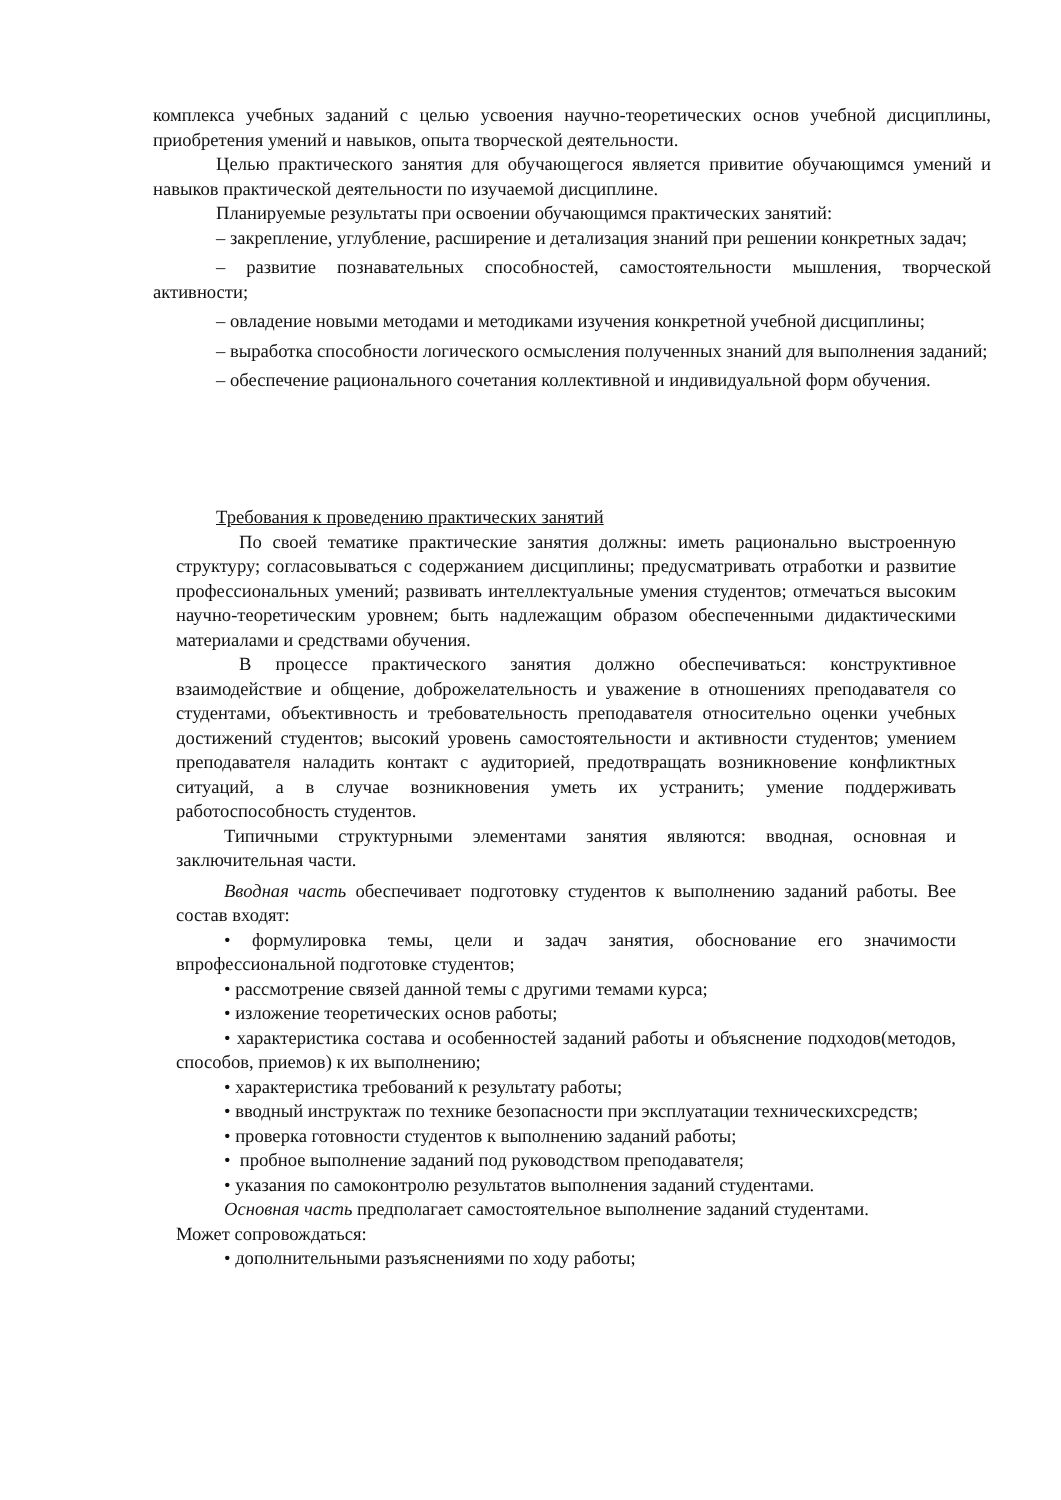комплекса учебных заданий с целью усвоения научно-теоретических основ учебной дисциплины, приобретения умений и навыков, опыта творческой деятельности.
Целью практического занятия для обучающегося является привитие обучающимся умений и навыков практической деятельности по изучаемой дисциплине.
Планируемые результаты при освоении обучающимся практических занятий:
– закрепление, углубление, расширение и детализация знаний при решении конкретных задач;
– развитие познавательных способностей, самостоятельности мышления, творческой активности;
– овладение новыми методами и методиками изучения конкретной учебной дисциплины;
– выработка способности логического осмысления полученных знаний для выполнения заданий;
– обеспечение рационального сочетания коллективной и индивидуальной форм обучения.
Требования к проведению практических занятий
По своей тематике практические занятия должны: иметь рационально выстроенную структуру; согласовываться с содержанием дисциплины; предусматривать отработки и развитие профессиональных умений; развивать интеллектуальные умения студентов; отмечаться высоким научно-теоретическим уровнем; быть надлежащим образом обеспеченными дидактическими материалами и средствами обучения.
В процессе практического занятия должно обеспечиваться: конструктивное взаимодействие и общение, доброжелательность и уважение в отношениях преподавателя со студентами, объективность и требовательность преподавателя относительно оценки учебных достижений студентов; высокий уровень самостоятельности и активности студентов; умением преподавателя наладить контакт с аудиторией, предотвращать возникновение конфликтных ситуаций, а в случае возникновения уметь их устранить; умение поддерживать работоспособность студентов.
Типичными структурными элементами занятия являются: вводная, основная и заключительная части.
Вводная часть обеспечивает подготовку студентов к выполнению заданий работы. Вее состав входят:
• формулировка темы, цели и задач занятия, обоснование его значимости впрофессиональной подготовке студентов;
• рассмотрение связей данной темы с другими темами курса;
• изложение теоретических основ работы;
• характеристика состава и особенностей заданий работы и объяснение подходов(методов, способов, приемов) к их выполнению;
• характеристика требований к результату работы;
• вводный инструктаж по технике безопасности при эксплуатации техническихсредств;
• проверка готовности студентов к выполнению заданий работы;
• пробное выполнение заданий под руководством преподавателя;
• указания по самоконтролю результатов выполнения заданий студентами.
Основная часть предполагает самостоятельное выполнение заданий студентами.
Может сопровождаться:
• дополнительными разъяснениями по ходу работы;